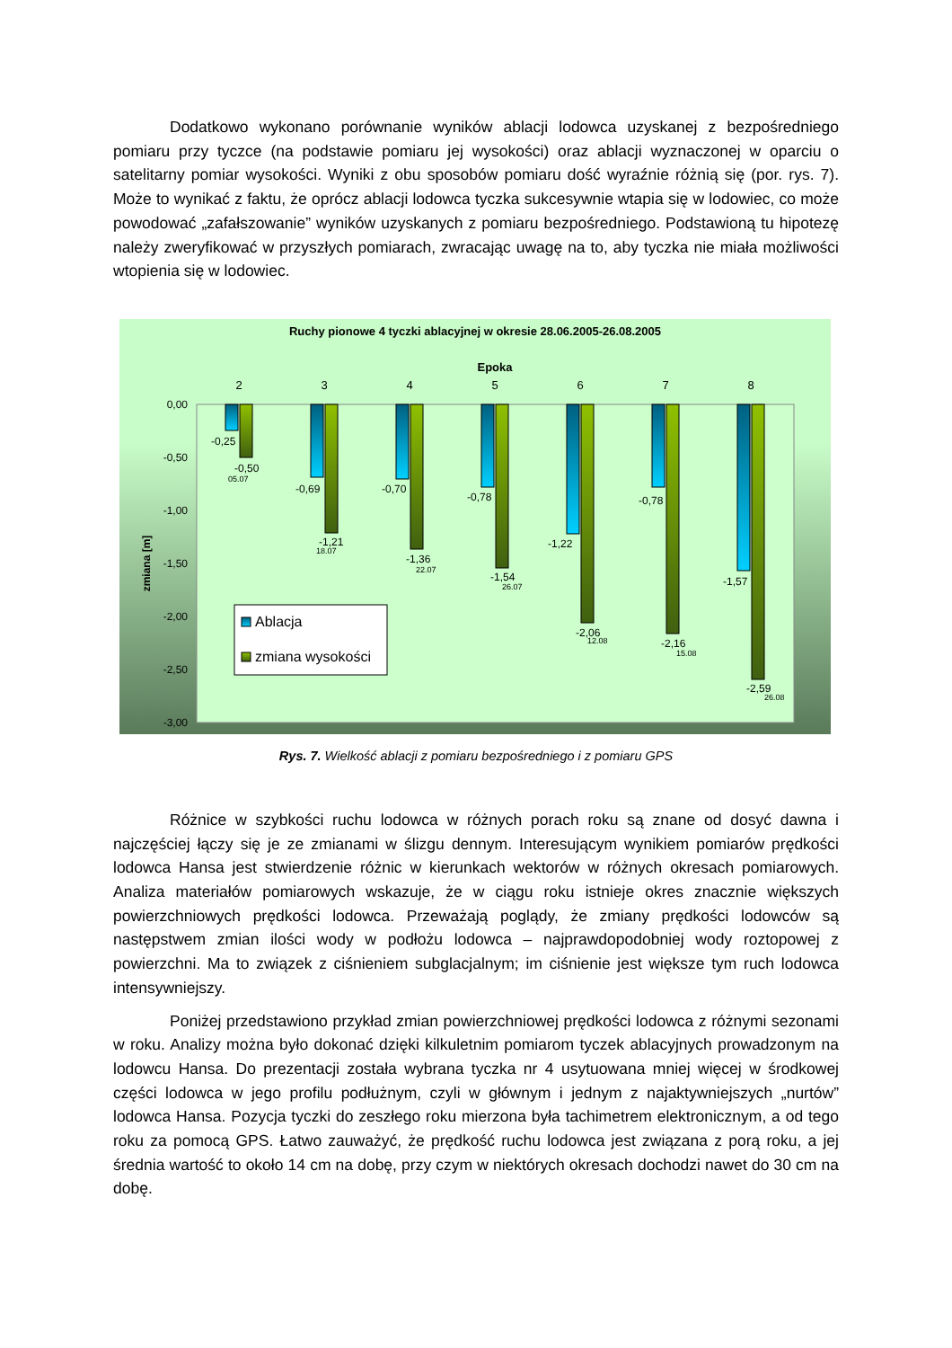Dodatkowo wykonano porównanie wyników ablacji lodowca uzyskanej z bezpośredniego pomiaru przy tyczce (na podstawie pomiaru jej wysokości) oraz ablacji wyznaczonej w oparciu o satelitarny pomiar wysokości. Wyniki z obu sposobów pomiaru dość wyraźnie różnią się (por. rys. 7). Może to wynikać z faktu, że oprócz ablacji lodowca tyczka sukcesywnie wtapia się w lodowiec, co może powodować „zafałszowanie” wyników uzyskanych z pomiaru bezpośredniego. Podstawioną tu hipotezę należy zweryfikować w przyszłych pomiarach, zwracając uwagę na to, aby tyczka nie miała możliwości wtopienia się w lodowiec.
Ruchy pionowe 4 tyczki ablacyjnej w okresie 28.06.2005-26.08.2005
Epoka
2
3
4
5
6
7
8
0,00
-0,50
-1,00
-1,50
-2,00
-2,50
-3,00
zmiana [m]
-0,25
-0,50
-0,69
-0,70
-0,78
-1,22
-0,78
-1,57
-1,21
-1,36
-1,54
-2,06
-2,16
-2,59
05.07
18.07
22.07
26.07
12.08
15.08
26.08
Ablacja
zmiana wysokości
Rys. 7. Wielkość ablacji z pomiaru bezpośredniego i z pomiaru GPS
Różnice w szybkości ruchu lodowca w różnych porach roku są znane od dosyć dawna i najczęściej łączy się je ze zmianami w ślizgu dennym. Interesującym wynikiem pomiarów prędkości lodowca Hansa jest stwierdzenie różnic w kierunkach wektorów w różnych okresach pomiarowych. Analiza materiałów pomiarowych wskazuje, że w ciągu roku istnieje okres znacznie większych powierzchniowych prędkości lodowca. Przeważają poglądy, że zmiany prędkości lodowców są następstwem zmian ilości wody w podłożu lodowca – najprawdopodobniej wody roztopowej z powierzchni. Ma to związek z ciśnieniem subglacjalnym; im ciśnienie jest większe tym ruch lodowca intensywniejszy.
Poniżej przedstawiono przykład zmian powierzchniowej prędkości lodowca z różnymi sezonami w roku. Analizy można było dokonać dzięki kilkuletnim pomiarom tyczek ablacyjnych prowadzonym na lodowcu Hansa. Do prezentacji została wybrana tyczka nr 4 usytuowana mniej więcej w środkowej części lodowca w jego profilu podłużnym, czyli w głównym i jednym z najaktywniejszych „nurtów” lodowca Hansa. Pozycja tyczki do zeszłego roku mierzona była tachimetrem elektronicznym, a od tego roku za pomocą GPS. Łatwo zauważyć, że prędkość ruchu lodowca jest związana z porą roku, a jej średnia wartość to około 14 cm na dobę, przy czym w niektórych okresach dochodzi nawet do 30 cm na dobę.